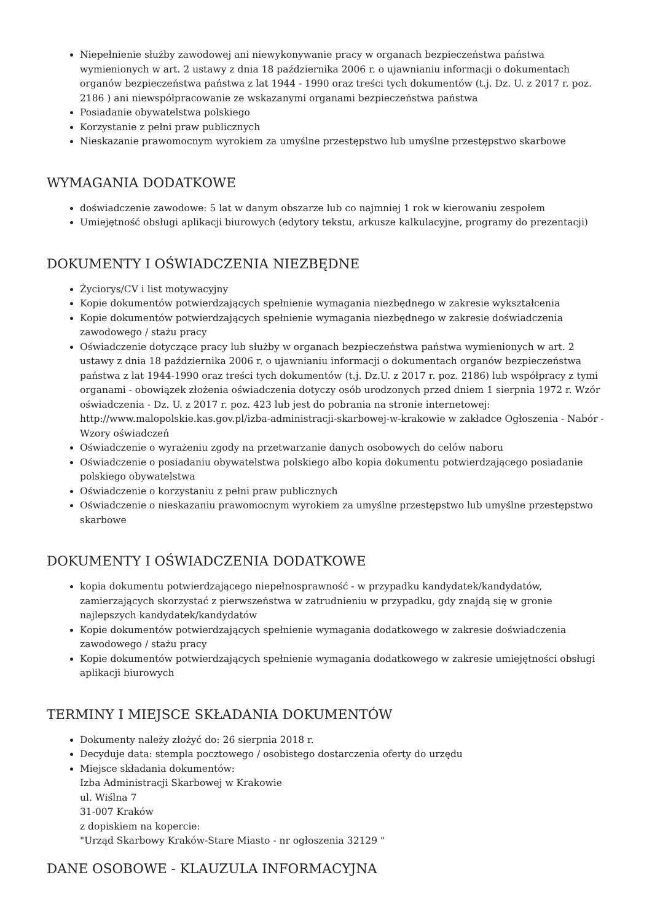Niepełnienie służby zawodowej ani niewykonywanie pracy w organach bezpieczeństwa państwa wymienionych w art. 2 ustawy z dnia 18 października 2006 r. o ujawnianiu informacji o dokumentach organów bezpieczeństwa państwa z lat 1944 - 1990 oraz treści tych dokumentów (t.j. Dz. U. z 2017 r. poz. 2186 ) ani niewspółpracowanie ze wskazanymi organami bezpieczeństwa państwa
Posiadanie obywatelstwa polskiego
Korzystanie z pełni praw publicznych
Nieskazanie prawomocnym wyrokiem za umyślne przestępstwo lub umyślne przestępstwo skarbowe
WYMAGANIA DODATKOWE
doświadczenie zawodowe: 5 lat w danym obszarze lub co najmniej 1 rok w kierowaniu zespołem
Umiejętność obsługi aplikacji biurowych (edytory tekstu, arkusze kalkulacyjne, programy do prezentacji)
DOKUMENTY I OŚWIADCZENIA NIEZBĘDNE
Życiorys/CV i list motywacyjny
Kopie dokumentów potwierdzających spełnienie wymagania niezbędnego w zakresie wykształcenia
Kopie dokumentów potwierdzających spełnienie wymagania niezbędnego w zakresie doświadczenia zawodowego / stażu pracy
Oświadczenie dotyczące pracy lub służby w organach bezpieczeństwa państwa wymienionych w art. 2 ustawy z dnia 18 października 2006 r. o ujawnianiu informacji o dokumentach organów bezpieczeństwa państwa z lat 1944-1990 oraz treści tych dokumentów (t.j. Dz.U. z 2017 r. poz. 2186) lub współpracy z tymi organami - obowiązek złożenia oświadczenia dotyczy osób urodzonych przed dniem 1 sierpnia 1972 r. Wzór oświadczenia - Dz. U. z 2017 r. poz. 423 lub jest do pobrania na stronie internetowej: http://www.malopolskie.kas.gov.pl/izba-administracji-skarbowej-w-krakowie w zakładce Ogłoszenia - Nabór - Wzory oświadczeń
Oświadczenie o wyrażeniu zgody na przetwarzanie danych osobowych do celów naboru
Oświadczenie o posiadaniu obywatelstwa polskiego albo kopia dokumentu potwierdzającego posiadanie polskiego obywatelstwa
Oświadczenie o korzystaniu z pełni praw publicznych
Oświadczenie o nieskazaniu prawomocnym wyrokiem za umyślne przestępstwo lub umyślne przestępstwo skarbowe
DOKUMENTY I OŚWIADCZENIA DODATKOWE
kopia dokumentu potwierdzającego niepełnosprawność - w przypadku kandydatek/kandydatów, zamierzających skorzystać z pierwszeństwa w zatrudnieniu w przypadku, gdy znajdą się w gronie najlepszych kandydatek/kandydatów
Kopie dokumentów potwierdzających spełnienie wymagania dodatkowego w zakresie doświadczenia zawodowego / stażu pracy
Kopie dokumentów potwierdzających spełnienie wymagania dodatkowego w zakresie umiejętności obsługi aplikacji biurowych
TERMINY I MIEJSCE SKŁADANIA DOKUMENTÓW
Dokumenty należy złożyć do: 26 sierpnia 2018 r.
Decyduje data: stempla pocztowego / osobistego dostarczenia oferty do urzędu
Miejsce składania dokumentów:
Izba Administracji Skarbowej w Krakowie
ul. Wiślna 7
31-007 Kraków
z dopiskiem na kopercie:
"Urząd Skarbowy Kraków-Stare Miasto - nr ogłoszenia 32129 "
DANE OSOBOWE - KLAUZULA INFORMACYJNA